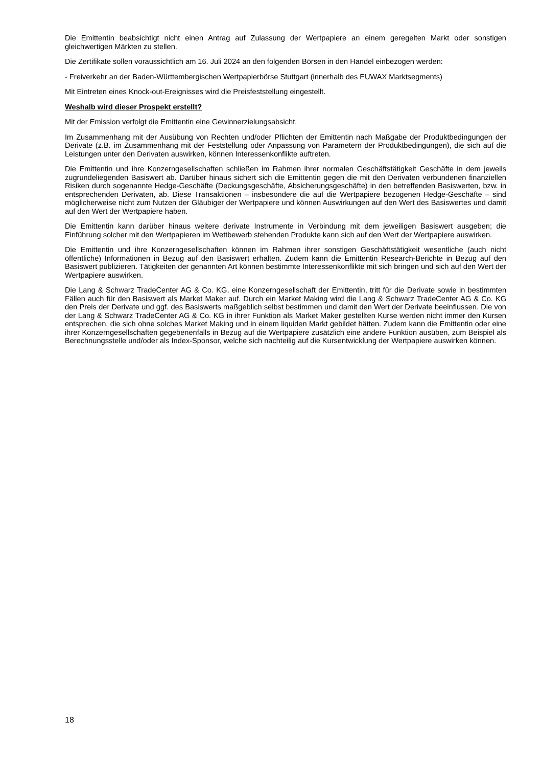Die Emittentin beabsichtigt nicht einen Antrag auf Zulassung der Wertpapiere an einem geregelten Markt oder sonstigen gleichwertigen Märkten zu stellen.
Die Zertifikate sollen voraussichtlich am 16. Juli 2024 an den folgenden Börsen in den Handel einbezogen werden:
- Freiverkehr an der Baden-Württembergischen Wertpapierbörse Stuttgart (innerhalb des EUWAX Marktsegments)
Mit Eintreten eines Knock-out-Ereignisses wird die Preisfeststellung eingestellt.
Weshalb wird dieser Prospekt erstellt?
Mit der Emission verfolgt die Emittentin eine Gewinnerzielungsabsicht.
Im Zusammenhang mit der Ausübung von Rechten und/oder Pflichten der Emittentin nach Maßgabe der Produktbedingungen der Derivate (z.B. im Zusammenhang mit der Feststellung oder Anpassung von Parametern der Produktbedingungen), die sich auf die Leistungen unter den Derivaten auswirken, können Interessenkonflikte auftreten.
Die Emittentin und ihre Konzerngesellschaften schließen im Rahmen ihrer normalen Geschäftstätigkeit Geschäfte in dem jeweils zugrundeliegenden Basiswert ab. Darüber hinaus sichert sich die Emittentin gegen die mit den Derivaten verbundenen finanziellen Risiken durch sogenannte Hedge-Geschäfte (Deckungsgeschäfte, Absicherungsgeschäfte) in den betreffenden Basiswerten, bzw. in entsprechenden Derivaten, ab. Diese Transaktionen – insbesondere die auf die Wertpapiere bezogenen Hedge-Geschäfte – sind möglicherweise nicht zum Nutzen der Gläubiger der Wertpapiere und können Auswirkungen auf den Wert des Basiswertes und damit auf den Wert der Wertpapiere haben.
Die Emittentin kann darüber hinaus weitere derivate Instrumente in Verbindung mit dem jeweiligen Basiswert ausgeben; die Einführung solcher mit den Wertpapieren im Wettbewerb stehenden Produkte kann sich auf den Wert der Wertpapiere auswirken.
Die Emittentin und ihre Konzerngesellschaften können im Rahmen ihrer sonstigen Geschäftstätigkeit wesentliche (auch nicht öffentliche) Informationen in Bezug auf den Basiswert erhalten. Zudem kann die Emittentin Research-Berichte in Bezug auf den Basiswert publizieren. Tätigkeiten der genannten Art können bestimmte Interessenkonflikte mit sich bringen und sich auf den Wert der Wertpapiere auswirken.
Die Lang & Schwarz TradeCenter AG & Co. KG, eine Konzerngesellschaft der Emittentin, tritt für die Derivate sowie in bestimmten Fällen auch für den Basiswert als Market Maker auf. Durch ein Market Making wird die Lang & Schwarz TradeCenter AG & Co. KG den Preis der Derivate und ggf. des Basiswerts maßgeblich selbst bestimmen und damit den Wert der Derivate beeinflussen. Die von der Lang & Schwarz TradeCenter AG & Co. KG in ihrer Funktion als Market Maker gestellten Kurse werden nicht immer den Kursen entsprechen, die sich ohne solches Market Making und in einem liquiden Markt gebildet hätten. Zudem kann die Emittentin oder eine ihrer Konzerngesellschaften gegebenenfalls in Bezug auf die Wertpapiere zusätzlich eine andere Funktion ausüben, zum Beispiel als Berechnungsstelle und/oder als Index-Sponsor, welche sich nachteilig auf die Kursentwicklung der Wertpapiere auswirken können.
18